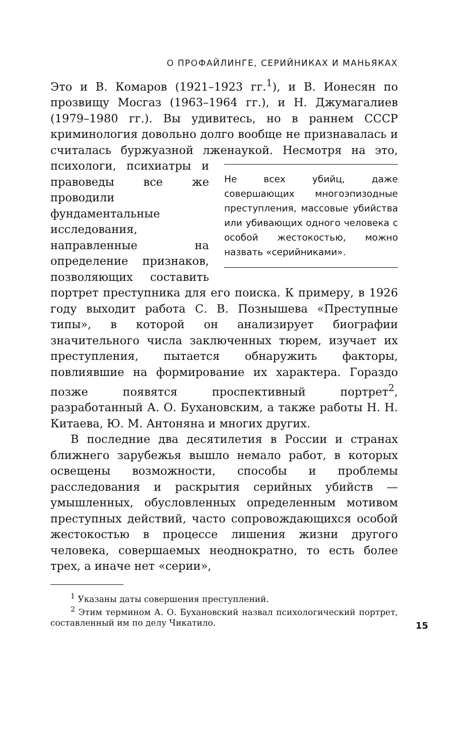О ПРОФАЙЛИНГЕ, СЕРИЙНИКАХ И МАНЬЯКАХ
Это и В. Комаров (1921–1923 гг.<sup>1</sup>), и В. Ионесян по прозвищу Мосгаз (1963–1964 гг.), и Н. Джумагалиев (1979–1980 гг.). Вы удивитесь, но в раннем СССР криминология довольно долго вообще не признавалась и считалась буржуазной лженаукой. Не всех убийц, даже совершающих многоэпизодные преступления, массовые убийства или убивающих одного человека с особой жестокостью, можно назвать «серийниками». Несмотря на это, психологи, психиатры и правоведы все же проводили фундаментальные исследования, направленные на определение признаков, позволяющих составить портрет преступника для его поиска. К примеру, в 1926 году выходит работа С. В. Познышева «Преступные типы», в которой он анализирует биографии значительного числа заключенных тюрем, изучает их преступления, пытается обнаружить факторы, повлиявшие на формирование их характера. Гораздо позже появятся проспективный портрет<sup>2</sup>, разработанный А. О. Бухановским, а также работы Н. Н. Китаева, Ю. М. Антоняна и многих других.
В последние два десятилетия в России и странах ближнего зарубежья вышло немало работ, в которых освещены возможности, способы и проблемы расследования и раскрытия серийных убийств — умышленных, обусловленных определенным мотивом преступных действий, часто сопровождающихся особой жестокостью в процессе лишения жизни другого человека, совершаемых неоднократно, то есть более трех, а иначе нет «серии»,
<sup>1</sup> Указаны даты совершения преступлений.
<sup>2</sup> Этим термином А. О. Бухановский назвал психологический портрет, составленный им по делу Чикатило.
15